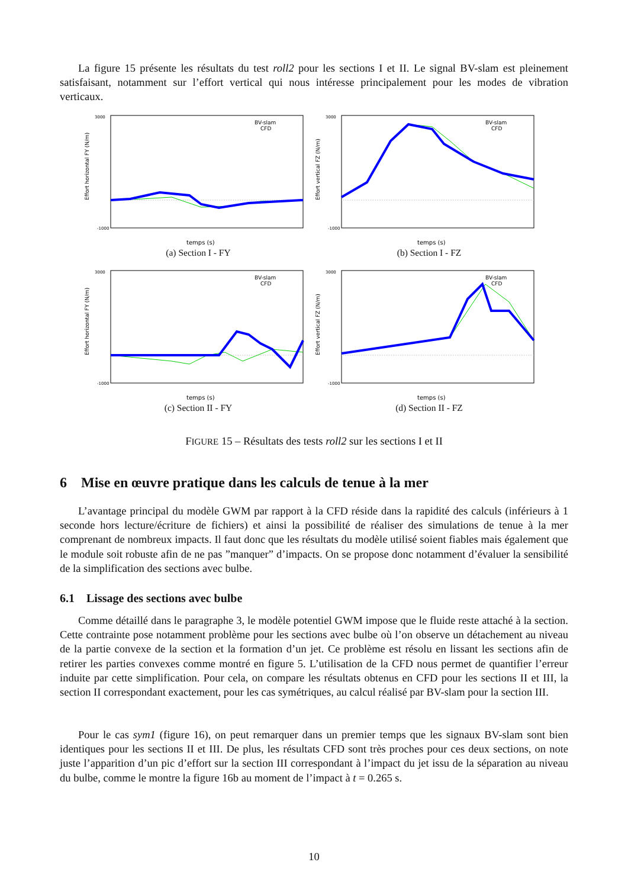La figure 15 présente les résultats du test roll2 pour les sections I et II. Le signal BV-slam est pleinement satisfaisant, notamment sur l’effort vertical qui nous intéresse principalement pour les modes de vibration verticaux.
Effort horizontal FY (N/m)
3000
-1000
temps (s)
BV-slam
CFD
(a) Section I - FY
Effort vertical FZ (N/m)
3000
-1000
temps (s)
BV-slam
CFD
(b) Section I - FZ
Effort horizontal FY (N/m)
3000
-1000
temps (s)
BV-slam
CFD
(c) Section II - FY
Effort vertical FZ (N/m)
3000
-1000
temps (s)
BV-slam
CFD
(d) Section II - FZ
FIGURE 15 – Résultats des tests roll2 sur les sections I et II
6 Mise en œuvre pratique dans les calculs de tenue à la mer
L’avantage principal du modèle GWM par rapport à la CFD réside dans la rapidité des calculs (inférieurs à 1 seconde hors lecture/écriture de fichiers) et ainsi la possibilité de réaliser des simulations de tenue à la mer comprenant de nombreux impacts. Il faut donc que les résultats du modèle utilisé soient fiables mais également que le module soit robuste afin de ne pas ”manquer” d’impacts. On se propose donc notamment d’évaluer la sensibilité de la simplification des sections avec bulbe.
6.1 Lissage des sections avec bulbe
Comme détaillé dans le paragraphe 3, le modèle potentiel GWM impose que le fluide reste attaché à la section. Cette contrainte pose notamment problème pour les sections avec bulbe où l’on observe un détachement au niveau de la partie convexe de la section et la formation d’un jet. Ce problème est résolu en lissant les sections afin de retirer les parties convexes comme montré en figure 5. L’utilisation de la CFD nous permet de quantifier l’erreur induite par cette simplification. Pour cela, on compare les résultats obtenus en CFD pour les sections II et III, la section II correspondant exactement, pour les cas symétriques, au calcul réalisé par BV-slam pour la section III.
Pour le cas sym1 (figure 16), on peut remarquer dans un premier temps que les signaux BV-slam sont bien identiques pour les sections II et III. De plus, les résultats CFD sont très proches pour ces deux sections, on note juste l’apparition d’un pic d’effort sur la section III correspondant à l’impact du jet issu de la séparation au niveau du bulbe, comme le montre la figure 16b au moment de l’impact à t = 0.265 s.
10